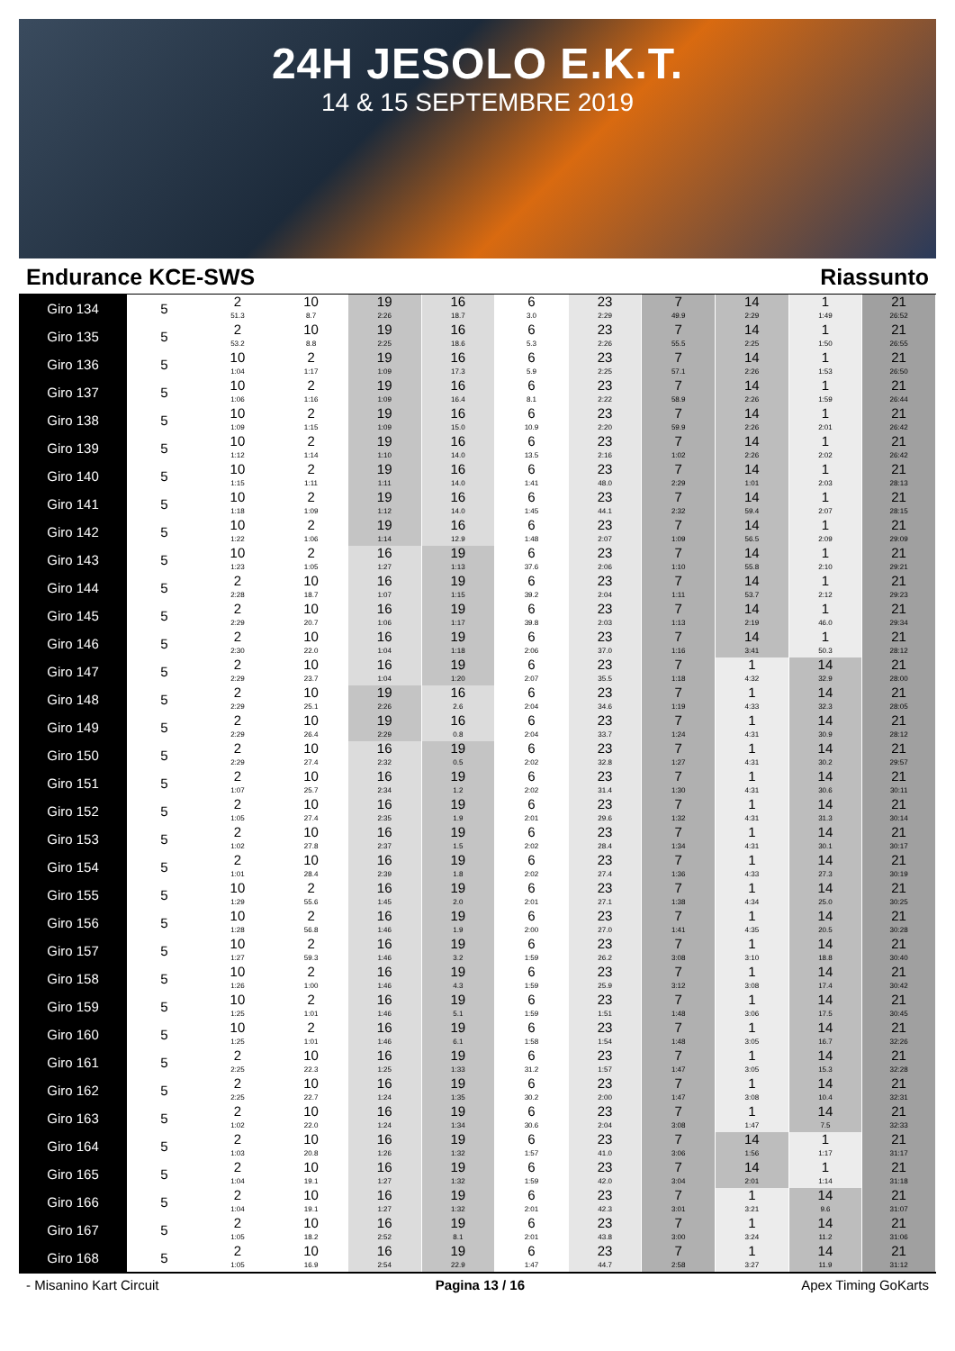24H JESOLO E.K.T.
14 & 15 SEPTEMBRE 2019
Endurance KCE-SWS Riassunto
| Giro 134 | 5 | 2 51.3 | 10 8.7 | 19 2:26 | 16 18.7 | 6 3.0 | 23 2:29 | 7 49.9 | 14 2:29 | 1 1:49 | 21 26:52 |
| Giro 135 | 5 | 2 53.2 | 10 8.8 | 19 2:25 | 16 18.6 | 6 5.3 | 23 2:26 | 7 55.5 | 14 2:25 | 1 1:50 | 21 26:55 |
| Giro 136 | 5 | 10 1:04 | 2 1:17 | 19 1:09 | 16 17.3 | 6 5.9 | 23 2:25 | 7 57.1 | 14 2:26 | 1 1:53 | 21 26:50 |
| Giro 137 | 5 | 10 1:06 | 2 1:16 | 19 1:09 | 16 16.4 | 6 8.1 | 23 2:22 | 7 58.9 | 14 2:26 | 1 1:59 | 21 26:44 |
| Giro 138 | 5 | 10 1:09 | 2 1:15 | 19 1:09 | 16 15.0 | 6 10.9 | 23 2:20 | 7 59.9 | 14 2:26 | 1 2:01 | 21 26:42 |
| Giro 139 | 5 | 10 1:12 | 2 1:14 | 19 1:10 | 16 14.0 | 6 13.5 | 23 2:16 | 7 1:02 | 14 2:26 | 1 2:02 | 21 26:42 |
| Giro 140 | 5 | 10 1:15 | 2 1:11 | 19 1:11 | 16 14.0 | 6 1:41 | 23 48.0 | 7 2:29 | 14 1:01 | 1 2:03 | 21 28:13 |
| Giro 141 | 5 | 10 1:18 | 2 1:09 | 19 1:12 | 16 14.0 | 6 1:45 | 23 44.1 | 7 2:32 | 14 59.4 | 1 2:07 | 21 28:15 |
| Giro 142 | 5 | 10 1:22 | 2 1:06 | 19 1:14 | 16 12.9 | 6 1:48 | 23 2:07 | 7 1:09 | 14 56.5 | 1 2:09 | 21 29:09 |
| Giro 143 | 5 | 10 1:23 | 2 1:05 | 16 1:27 | 19 1:13 | 6 37.6 | 23 2:06 | 7 1:10 | 14 55.8 | 1 2:10 | 21 29:21 |
| Giro 144 | 5 | 2 2:28 | 10 18.7 | 16 1:07 | 19 1:15 | 6 39.2 | 23 2:04 | 7 1:11 | 14 53.7 | 1 2:12 | 21 29:23 |
| Giro 145 | 5 | 2 2:29 | 10 20.7 | 16 1:06 | 19 1:17 | 6 39.8 | 23 2:03 | 7 1:13 | 14 2:19 | 1 46.0 | 21 29:34 |
| Giro 146 | 5 | 2 2:30 | 10 22.0 | 16 1:04 | 19 1:18 | 6 2:06 | 23 37.0 | 7 1:16 | 14 3:41 | 1 50.3 | 21 28:12 |
| Giro 147 | 5 | 2 2:29 | 10 23.7 | 16 1:04 | 19 1:20 | 6 2:07 | 23 35.5 | 7 1:18 | 1 4:32 | 14 32.9 | 21 28:00 |
| Giro 148 | 5 | 2 2:29 | 10 25.1 | 19 2:26 | 16 2.6 | 6 2:04 | 23 34.6 | 7 1:19 | 1 4:33 | 14 32.3 | 21 28:05 |
| Giro 149 | 5 | 2 2:29 | 10 26.4 | 19 2:29 | 16 0.8 | 6 2:04 | 23 33.7 | 7 1:24 | 1 4:31 | 14 30.9 | 21 28:12 |
| Giro 150 | 5 | 2 2:29 | 10 27.4 | 16 2:32 | 19 0.5 | 6 2:02 | 23 32.8 | 7 1:27 | 1 4:31 | 14 30.2 | 21 29:57 |
| Giro 151 | 5 | 2 1:07 | 10 25.7 | 16 2:34 | 19 1.2 | 6 2:02 | 23 31.4 | 7 1:30 | 1 4:31 | 14 30.6 | 21 30:11 |
| Giro 152 | 5 | 2 1:05 | 10 27.4 | 16 2:35 | 19 1.9 | 6 2:01 | 23 29.6 | 7 1:32 | 1 4:31 | 14 31.3 | 21 30:14 |
| Giro 153 | 5 | 2 1:02 | 10 27.8 | 16 2:37 | 19 1.5 | 6 2:02 | 23 28.4 | 7 1:34 | 1 4:31 | 14 30.1 | 21 30:17 |
| Giro 154 | 5 | 2 1:01 | 10 28.4 | 16 2:39 | 19 1.8 | 6 2:02 | 23 27.4 | 7 1:36 | 1 4:33 | 14 27.3 | 21 30:19 |
| Giro 155 | 5 | 10 1:29 | 2 55.6 | 16 1:45 | 19 2.0 | 6 2:01 | 23 27.1 | 7 1:38 | 1 4:34 | 14 25.0 | 21 30:25 |
| Giro 156 | 5 | 10 1:28 | 2 56.8 | 16 1:46 | 19 1.9 | 6 2:00 | 23 27.0 | 7 1:41 | 1 4:35 | 14 20.5 | 21 30:28 |
| Giro 157 | 5 | 10 1:27 | 2 59.3 | 16 1:46 | 19 3.2 | 6 1:59 | 23 26.2 | 7 3:08 | 1 3:10 | 14 18.8 | 21 30:40 |
| Giro 158 | 5 | 10 1:26 | 2 1:00 | 16 1:46 | 19 4.3 | 6 1:59 | 23 25.9 | 7 3:12 | 1 3:08 | 14 17.4 | 21 30:42 |
| Giro 159 | 5 | 10 1:25 | 2 1:01 | 16 1:46 | 19 5.1 | 6 1:59 | 23 1:51 | 7 1:48 | 1 3:06 | 14 17.5 | 21 30:45 |
| Giro 160 | 5 | 10 1:25 | 2 1:01 | 16 1:46 | 19 6.1 | 6 1:58 | 23 1:54 | 7 1:48 | 1 3:05 | 14 16.7 | 21 32:26 |
| Giro 161 | 5 | 2 2:25 | 10 22.3 | 16 1:25 | 19 1:33 | 6 31.2 | 23 1:57 | 7 1:47 | 1 3:05 | 14 15.3 | 21 32:28 |
| Giro 162 | 5 | 2 2:25 | 10 22.7 | 16 1:24 | 19 1:35 | 6 30.2 | 23 2:00 | 7 1:47 | 1 3:08 | 14 10.4 | 21 32:31 |
| Giro 163 | 5 | 2 1:02 | 10 22.0 | 16 1:24 | 19 1:34 | 6 30.6 | 23 2:04 | 7 3:08 | 1 1:47 | 14 7.5 | 21 32:33 |
| Giro 164 | 5 | 2 1:03 | 10 20.8 | 16 1:26 | 19 1:32 | 6 1:57 | 23 41.0 | 7 3:06 | 14 1:56 | 1 1:17 | 21 31:17 |
| Giro 165 | 5 | 2 1:04 | 10 19.1 | 16 1:27 | 19 1:32 | 6 1:59 | 23 42.0 | 7 3:04 | 14 2:01 | 1 1:14 | 21 31:18 |
| Giro 166 | 5 | 2 1:04 | 10 19.1 | 16 1:27 | 19 1:32 | 6 2:01 | 23 42.3 | 7 3:01 | 1 3:21 | 14 9.6 | 21 31:07 |
| Giro 167 | 5 | 2 1:05 | 10 18.2 | 16 2:52 | 19 8.1 | 6 2:01 | 23 43.8 | 7 3:00 | 1 3:24 | 14 11.2 | 21 31:06 |
| Giro 168 | 5 | 2 1:05 | 10 16.9 | 16 2:54 | 19 22.9 | 6 1:47 | 23 44.7 | 7 2:58 | 1 3:27 | 14 11.9 | 21 31:12 |
- Misanino Kart Circuit Pagina 13 / 16 Apex Timing GoKarts